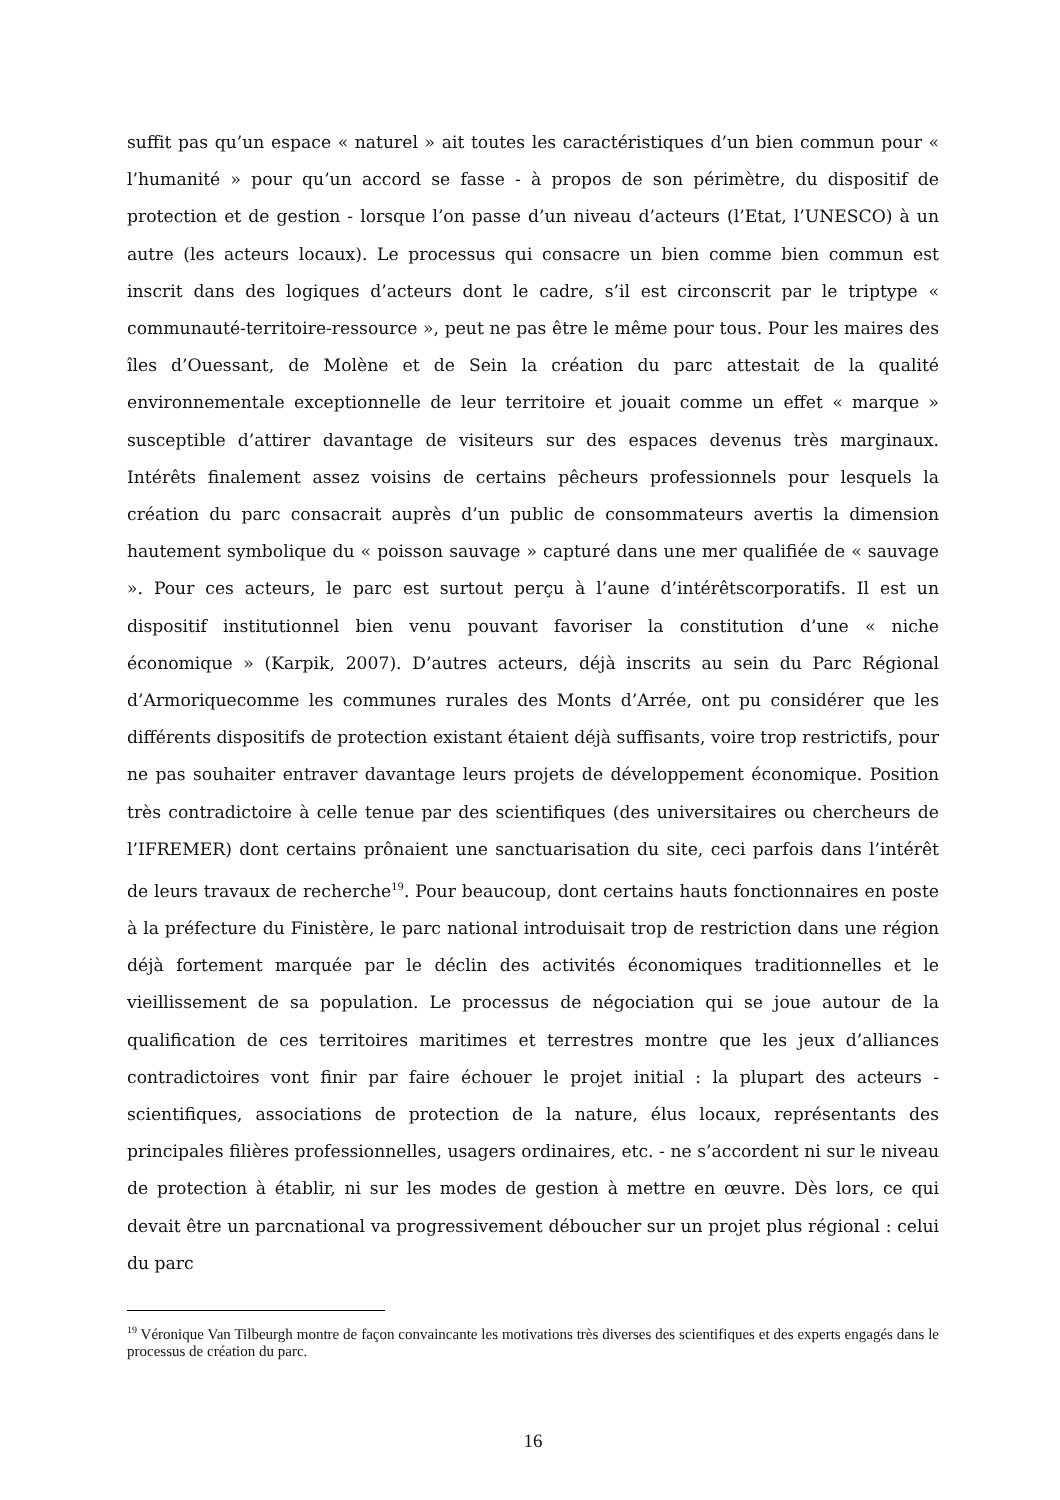suffit pas qu’un espace « naturel » ait toutes les caractéristiques d’un bien commun pour « l’humanité » pour qu’un accord se fasse - à propos de son périmètre, du dispositif de protection et de gestion - lorsque l’on passe d’un niveau d’acteurs (l’Etat, l’UNESCO) à un autre (les acteurs locaux). Le processus qui consacre un bien comme bien commun est inscrit dans des logiques d’acteurs dont le cadre, s’il est circonscrit par le triptype « communauté-territoire-ressource », peut ne pas être le même pour tous. Pour les maires des îles d’Ouessant, de Molène et de Sein la création du parc attestait de la qualité environnementale exceptionnelle de leur territoire et jouait comme un effet « marque » susceptible d’attirer davantage de visiteurs sur des espaces devenus très marginaux. Intérêts finalement assez voisins de certains pêcheurs professionnels pour lesquels la création du parc consacrait auprès d’un public de consommateurs avertis la dimension hautement symbolique du « poisson sauvage » capturé dans une mer qualifiée de « sauvage ». Pour ces acteurs, le parc est surtout perçu à l’aune d’intérêtscorporatifs. Il est un dispositif institutionnel bien venu pouvant favoriser la constitution d’une « niche économique » (Karpik, 2007). D’autres acteurs, déjà inscrits au sein du Parc Régional d’Armoriquecomme les communes rurales des Monts d’Arrée, ont pu considérer que les différents dispositifs de protection existant étaient déjà suffisants, voire trop restrictifs, pour ne pas souhaiter entraver davantage leurs projets de développement économique. Position très contradictoire à celle tenue par des scientifiques (des universitaires ou chercheurs de l’IFREMER) dont certains prônaient une sanctuarisation du site, ceci parfois dans l’intérêt de leurs travaux de recherche<sup>19</sup>. Pour beaucoup, dont certains hauts fonctionnaires en poste à la préfecture du Finistère, le parc national introduisait trop de restriction dans une région déjà fortement marquée par le déclin des activités économiques traditionnelles et le vieillissement de sa population. Le processus de négociation qui se joue autour de la qualification de ces territoires maritimes et terrestres montre que les jeux d’alliances contradictoires vont finir par faire échouer le projet initial : la plupart des acteurs - scientifiques, associations de protection de la nature, élus locaux, représentants des principales filières professionnelles, usagers ordinaires, etc. - ne s’accordent ni sur le niveau de protection à établir, ni sur les modes de gestion à mettre en œuvre. Dès lors, ce qui devait être un parcnational va progressivement déboucher sur un projet plus régional : celui du parc
<sup>19</sup> Véronique Van Tilbeurgh montre de façon convaincante les motivations très diverses des scientifiques et des experts engagés dans le processus de création du parc.
16